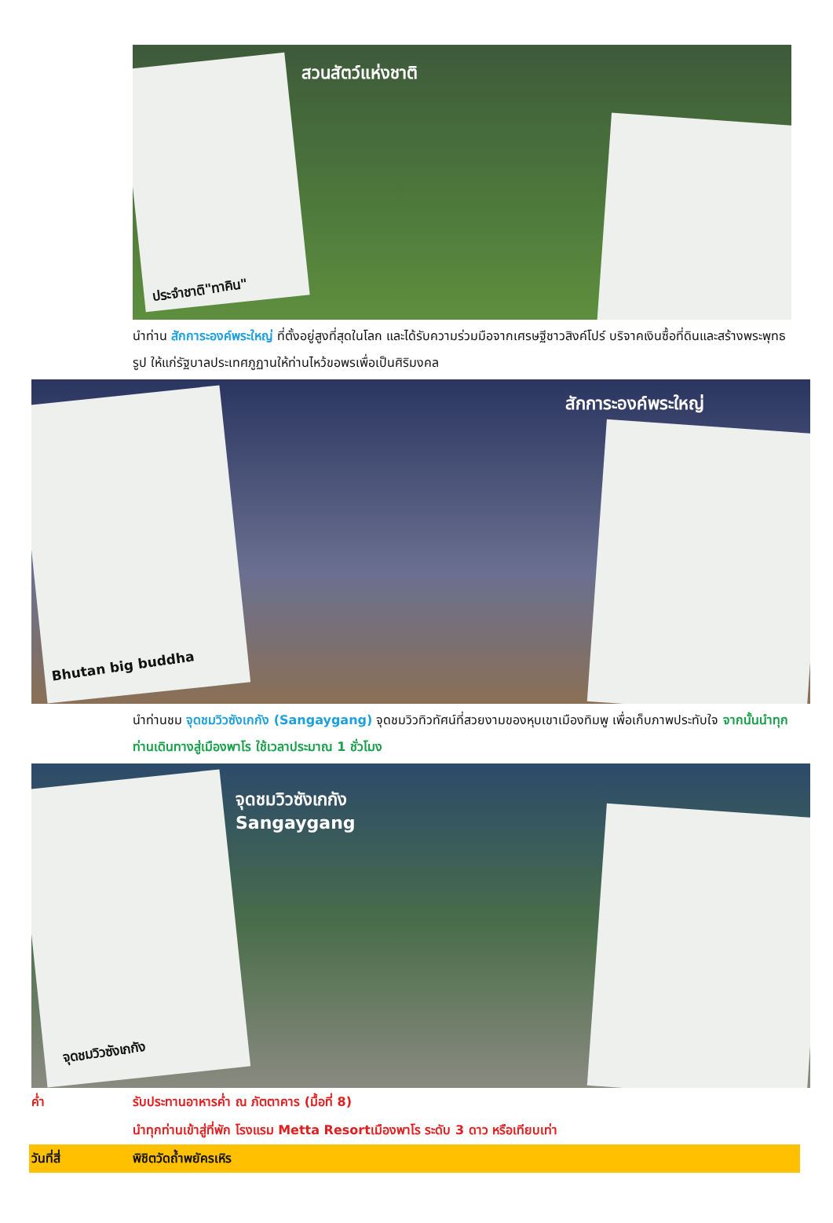สวนสัตว์แห่งชาติ
ประจำชาติ"ทาคิน"
นำท่าน สักการะองค์พระใหญ่ ที่ตั้งอยู่สูงที่สุดในโลก และได้รับความร่วมมือจากเศรษฐีชาวสิงค์โปร์ บริจาคเงินซื้อที่ดินและสร้างพระพุทธรูป ให้แก่รัฐบาลประเทศภูฏานให้ท่านไหว้ขอพรเพื่อเป็นศิริมงคล
สักการะองค์พระใหญ่
Bhutan big buddha
นำท่านชม จุดชมวิวซังเกกัง (Sangaygang) จุดชมวิวทิวทัศน์ที่สวยงามของหุบเขาเมืองทิมพู เพื่อเก็บภาพประทับใจ จากนั้นนำทุกท่านเดินทางสู่เมืองพาโร ใช้เวลาประมาณ 1 ชั่วโมง
จุดชมวิวซังเกกัง
Sangaygang
จุดชมวิวซังเกกัง
ค่ำ รับประทานอาหารค่ำ ณ ภัตตาคาร (มื้อที่ 8)
นำทุกท่านเข้าสู่ที่พัก โรงแรม Metta Resortเมืองพาโร ระดับ 3 ดาว หรือเทียบเท่า
วันที่สี่ พิชิตวัดถ้ำพยัครเหิร